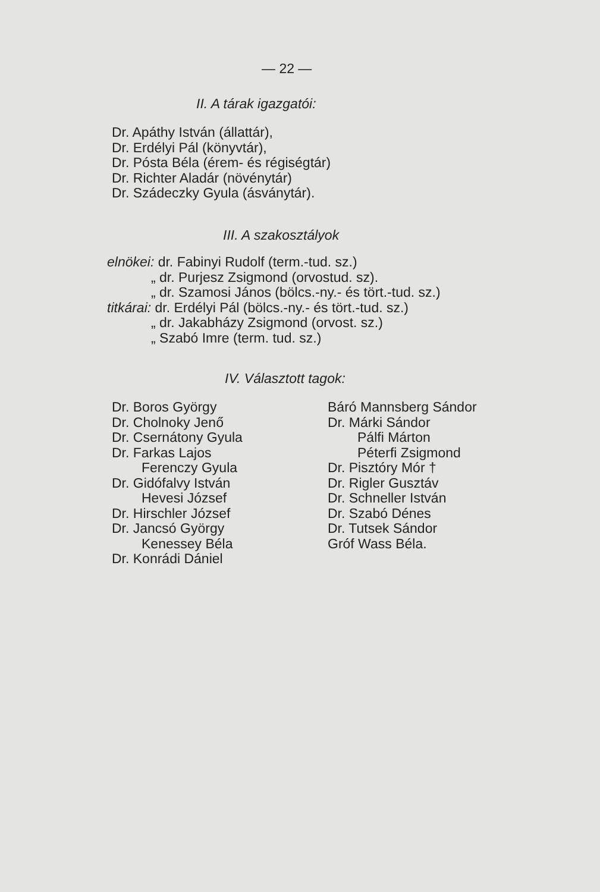— 22 —
II. A tárak igazgatói:
Dr. Apáthy István (állattár),
Dr. Erdélyi Pál (könyvtár),
Dr. Pósta Béla (érem- és régiségtár)
Dr. Richter Aladár (növénytár)
Dr. Szádeczky Gyula (ásványtár).
III. A szakosztályok
elnökei: dr. Fabinyi Rudolf (term.-tud. sz.)
„ dr. Purjesz Zsigmond (orvostud. sz).
„ dr. Szamosi János (bölcs.-ny.- és tört.-tud. sz.)
titkárai: dr. Erdélyi Pál (bölcs.-ny.- és tört.-tud. sz.)
„ dr. Jakabházy Zsigmond (orvost. sz.)
„ Szabó Imre (term. tud. sz.)
IV. Választott tagok:
Dr. Boros György
Dr. Cholnoky Jenő
Dr. Csernátony Gyula
Dr. Farkas Lajos
Ferenczy Gyula
Dr. Gidófalvy István
Hevesi József
Dr. Hirschler József
Dr. Jancsó György
Kenessey Béla
Dr. Konrádi Dániel
Báró Mannsberg Sándor
Dr. Márki Sándor
Pálfi Márton
Péterfi Zsigmond
Dr. Pisztóry Mór †
Dr. Rigler Gusztáv
Dr. Schneller István
Dr. Szabó Dénes
Dr. Tutsek Sándor
Gróf Wass Béla.